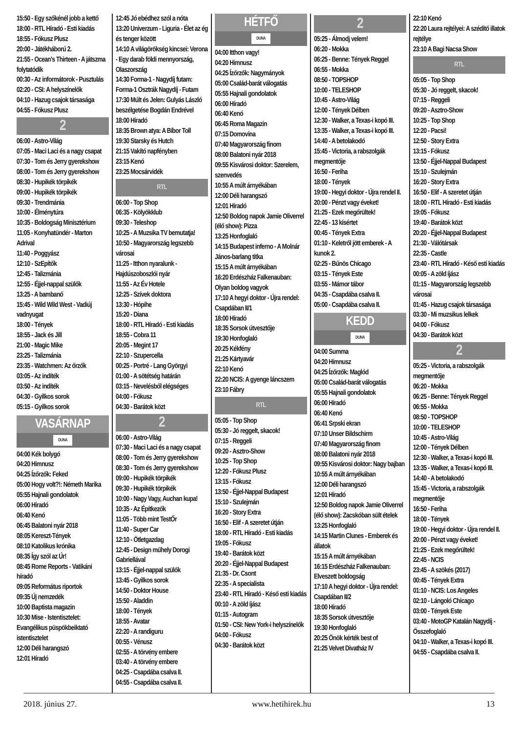15:50 - Egy szőkénél jobb a kettő
18:00 - RTL Híradó - Esti kiadás
18:55 - Fókusz Plusz
20:00 - Játékháború 2.
21:55 - Ocean's Thirteen - A játszma folytatódik
00:30 - Az informátorok - Pusztulás
02:20 - CSI: A helyszínelők
04:10 - Hazug csajok társasága
04:55 - Fókusz Plusz
2
06:00 - Astro-Világ
07:05 - Maci Laci és a nagy csapat
07:30 - Tom és Jerry gyerekshow
08:00 - Tom és Jerry gyerekshow
08:30 - Hupikék törpikék
09:00 - Hupikék törpikék
09:30 - Trendmánia
10:00 - Élménytúra
10:35 - Boldogság Minisztérium
11:05 - Konyhatündér - Marton Adrival
11:40 - Poggyász
12:10 - SzEpítők
12:45 - Talizmánia
12:55 - Éjjel-nappal szülők
13:25 - A bambanő
15:45 - Wild Wild West - Vadiúj vadnyugat
18:00 - Tények
18:55 - Jack és Jill
21:00 - Magic Mike
23:25 - Talizmánia
23:35 - Watchmen: Az őrzők
03:05 - Az indíték
03:50 - Az indíték
04:30 - Gyilkos sorok
05:15 - Gyilkos sorok
VASÁRNAP
DUNA
04:00 Kék bolygó
04:20 Himnusz
04:25 Ízőrzők: Feked
05:00 Hogy volt?!: Németh Marika
05:55 Hajnali gondolatok
06:00 Híradó
06:40 Kenó
06:45 Balatoni nyár 2018
08:05 Kereszt-Tények
08:10 Katolikus krónika
08:35 Így szól az Úr!
08:45 Rome Reports - Vatikáni híradó
09:05 Református riportok
09:35 Új nemzedék
10:00 Baptista magazin
10:30 Mise - Istentisztelet: Evangélikus püspökbeiktató istentisztelet
12:00 Déli harangszó
12:01 Híradó
12:45 Jó ebédhez szól a nóta
13:20 Univerzum - Liguria - Élet az ég és tenger között
14:10 A világörökség kincsei: Verona - Egy darab földi mennyország, Olaszország
14:30 Forma-1 - Nagydíj futam: Forma-1 Osztrák Nagydíj - Futam
17:30 Múlt és Jelen: Gulyás László beszélgetése Bogdán Endrével
18:00 Híradó
18:35 Brown atya: A Bíbor Toll
19:30 Starsky és Hutch
21:15 Vakító napfényben
23:15 Kenó
23:25 Mocsárvidék
RTL
06:00 - Top Shop
06:35 - Kölyökklub
09:30 - Teleshop
10:25 - A Muzsika TV bemutatja!
10:50 - Magyarország legszebb városai
11:25 - Itthon nyaralunk - Hajdúszoboszlói nyár
11:55 - Az Év Hotele
12:25 - Szívek doktora
13:30 - Hópihe
15:20 - Diana
18:00 - RTL Híradó - Esti kiadás
18:55 - Cobra 11
20:05 - Megint 17
22:10 - Szupercella
00:25 - Portré - Lang Györgyi
01:00 - A sötétség határán
03:15 - Nevelésből elégséges
04:00 - Fókusz
04:30 - Barátok közt
2
06:00 - Astro-Világ
07:30 - Maci Laci és a nagy csapat
08:00 - Tom és Jerry gyerekshow
08:30 - Tom és Jerry gyerekshow
09:00 - Hupikék törpikék
09:30 - Hupikék törpikék
10:00 - Nagy Vagy, Auchan kupa!
10:35 - Az Építkezők
11:05 - Több mint TestŐr
11:40 - Super Car
12:10 - Ötletgazdag
12:45 - Design műhely Dorogi Gabriellával
13:15 - Éjjel-nappal szülők
13:45 - Gyilkos sorok
14:50 - Doktor House
15:50 - Aladdin
18:00 - Tények
18:55 - Avatar
22:20 - A randiguru
00:55 - Vénusz
02:55 - A törvény embere
03:40 - A törvény embere
04:25 - Csapdába csalva II.
04:55 - Csapdába csalva II.
HÉTFŐ
DUNA
04:00 Itthon vagy!
04:20 Himnusz
04:25 Ízőrzők: Nagymányok
05:00 Család-barát válogatás
05:55 Hajnali gondolatok
06:00 Híradó
06:40 Kenó
06:45 Roma Magazin
07:15 Domovina
07:40 Magyarország finom
08:00 Balatoni nyár 2018
09:55 Kisvárosi doktor: Szerelem, szenvedés
10:55 A múlt árnyékában
12:00 Déli harangszó
12:01 Híradó
12:50 Boldog napok Jamie Oliverrel (élő show): Pizza
13:25 Honfoglaló
14:15 Budapest inferno - A Molnár János-barlang titka
15:15 A múlt árnyékában
16:20 Erdészház Falkenauban: Olyan boldog vagyok
17:10 A hegyi doktor - Újra rendel: Csapdában II/1
18:00 Híradó
18:35 Sorsok útvesztője
19:30 Honfoglaló
20:25 Kékfény
21:25 Kártyavár
22:10 Kenó
22:20 NCIS: A gyenge láncszem
23:10 Fábry
RTL
05:05 - Top Shop
05:30 - Jó reggelt, skacok!
07:15 - Reggeli
09:20 - Asztro-Show
10:25 - Top Shop
12:20 - Fókusz Plusz
13:15 - Fókusz
13:50 - Éjjel-Nappal Budapest
15:10 - Szulejmán
16:20 - Story Extra
16:50 - Elif - A szeretet útján
18:00 - RTL Híradó - Esti kiadás
19:05 - Fókusz
19:40 - Barátok közt
20:20 - Éjjel-Nappal Budapest
21:35 - Dr. Csont
22:35 - A specialista
23:40 - RTL Híradó - Késő esti kiadás
00:10 - A zöld íjász
01:15 - Autogram
01:50 - CSI: New York-i helyszínelők
04:00 - Fókusz
04:30 - Barátok közt
2
05:25 - Álmodj velem!
06:20 - Mokka
06:25 - Benne: Tények Reggel
06:55 - Mokka
08:50 - TOPSHOP
10:00 - TELESHOP
10:45 - Astro-Világ
12:00 - Tények Délben
12:30 - Walker, a Texas-i kopó III.
13:35 - Walker, a Texas-i kopó III.
14:40 - A betolakodó
15:45 - Victoria, a rabszolgák megmentője
16:50 - Feriha
18:00 - Tények
19:00 - Hegyi doktor - Újra rendel II.
20:00 - Pénzt vagy éveket!
21:25 - Ezek megőrültek!
22:45 - 13 kísértet
00:45 - Tények Extra
01:10 - Keletről jött emberek - A kunok 2.
02:25 - Bűnös Chicago
03:15 - Tények Este
03:55 - Mámor tábor
04:35 - Csapdába csalva II.
05:00 - Csapdába csalva II.
KEDD
DUNA
04:00 Summa
04:20 Himnusz
04:25 Ízőrzők: Maglód
05:00 Család-barát válogatás
05:55 Hajnali gondolatok
06:00 Híradó
06:40 Kenó
06:41 Srpski ekran
07:10 Unser Bildschirm
07:40 Magyarország finom
08:00 Balatoni nyár 2018
09:55 Kisvárosi doktor: Nagy bajban
10:55 A múlt árnyékában
12:00 Déli harangszó
12:01 Híradó
12:50 Boldog napok Jamie Oliverrel (élő show): Zacskóban sült ételek
13:25 Honfoglaló
14:15 Martin Clunes - Emberek és állatok
15:15 A múlt árnyékában
16:15 Erdészház Falkenauban: Elveszett boldogság
17:10 A hegyi doktor - Újra rendel: Csapdában II/2
18:00 Híradó
18:35 Sorsok útvesztője
19:30 Honfoglaló
20:25 Önök kérték best of
21:25 Velvet Divatház IV
22:10 Kenó
22:20 Laura rejtélyei: A szédítő illatok rejtélye
23:10 A Bagi Nacsa Show
RTL
05:05 - Top Shop
05:30 - Jó reggelt, skacok!
07:15 - Reggeli
09:20 - Asztro-Show
10:25 - Top Shop
12:20 - Pacsi!
12:50 - Story Extra
13:15 - Fókusz
13:50 - Éjjel-Nappal Budapest
15:10 - Szulejmán
16:20 - Story Extra
16:50 - Elif - A szeretet útján
18:00 - RTL Híradó - Esti kiadás
19:05 - Fókusz
19:40 - Barátok közt
20:20 - Éjjel-Nappal Budapest
21:30 - Válótársak
22:35 - Castle
23:40 - RTL Híradó - Késő esti kiadás
00:05 - A zöld íjász
01:15 - Magyarország legszebb városai
01:45 - Hazug csajok társasága
03:30 - Mi muzsikus lelkek
04:00 - Fókusz
04:30 - Barátok közt
2
05:25 - Victoria, a rabszolgák megmentője
06:20 - Mokka
06:25 - Benne: Tények Reggel
06:55 - Mokka
08:50 - TOPSHOP
10:00 - TELESHOP
10:45 - Astro-Világ
12:00 - Tények Délben
12:30 - Walker, a Texas-i kopó III.
13:35 - Walker, a Texas-i kopó III.
14:40 - A betolakodó
15:45 - Victoria, a rabszolgák megmentője
16:50 - Feriha
18:00 - Tények
19:00 - Hegyi doktor - Újra rendel II.
20:00 - Pénzt vagy éveket!
21:25 - Ezek megőrültek!
22:45 - NCIS
23:45 - A szökés (2017)
00:45 - Tények Extra
01:10 - NCIS: Los Angeles
02:10 - Lángoló Chicago
03:00 - Tények Este
03:40 - MotoGP Katalán Nagydíj - Összefoglaló
04:10 - Walker, a Texas-i kopó III.
04:55 - Csapdába csalva II.
2018. június 27. www.hetihirek.hu 13